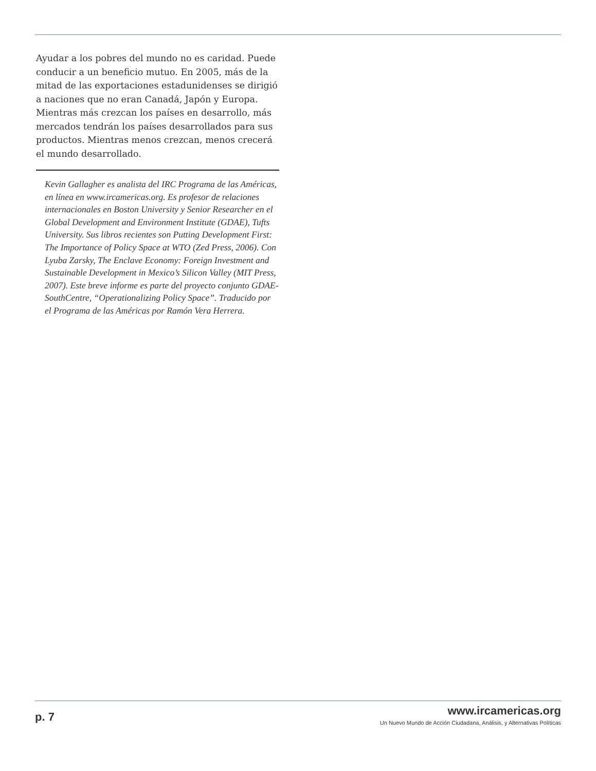Ayudar a los pobres del mundo no es caridad. Puede conducir a un beneficio mutuo. En 2005, más de la mitad de las exportaciones estadunidenses se dirigió a naciones que no eran Canadá, Japón y Europa. Mientras más crezcan los países en desarrollo, más mercados tendrán los países desarrollados para sus productos. Mientras menos crezcan, menos crecerá el mundo desarrollado.
Kevin Gallagher es analista del IRC Programa de las Américas, en línea en www.ircamericas.org. Es profesor de relaciones internacionales en Boston University y Senior Researcher en el Global Development and Environment Institute (GDAE), Tufts University. Sus libros recientes son Putting Development First: The Importance of Policy Space at WTO (Zed Press, 2006). Con Lyuba Zarsky, The Enclave Economy: Foreign Investment and Sustainable Development in Mexico’s Silicon Valley (MIT Press, 2007). Este breve informe es parte del proyecto conjunto GDAE-SouthCentre, “Operationalizing Policy Space”. Traducido por el Programa de las Américas por Ramón Vera Herrera.
p. 7
www.ircamericas.org
Un Nuevo Mundo de Acción Ciudadana, Análisis, y Alternativas Políticas